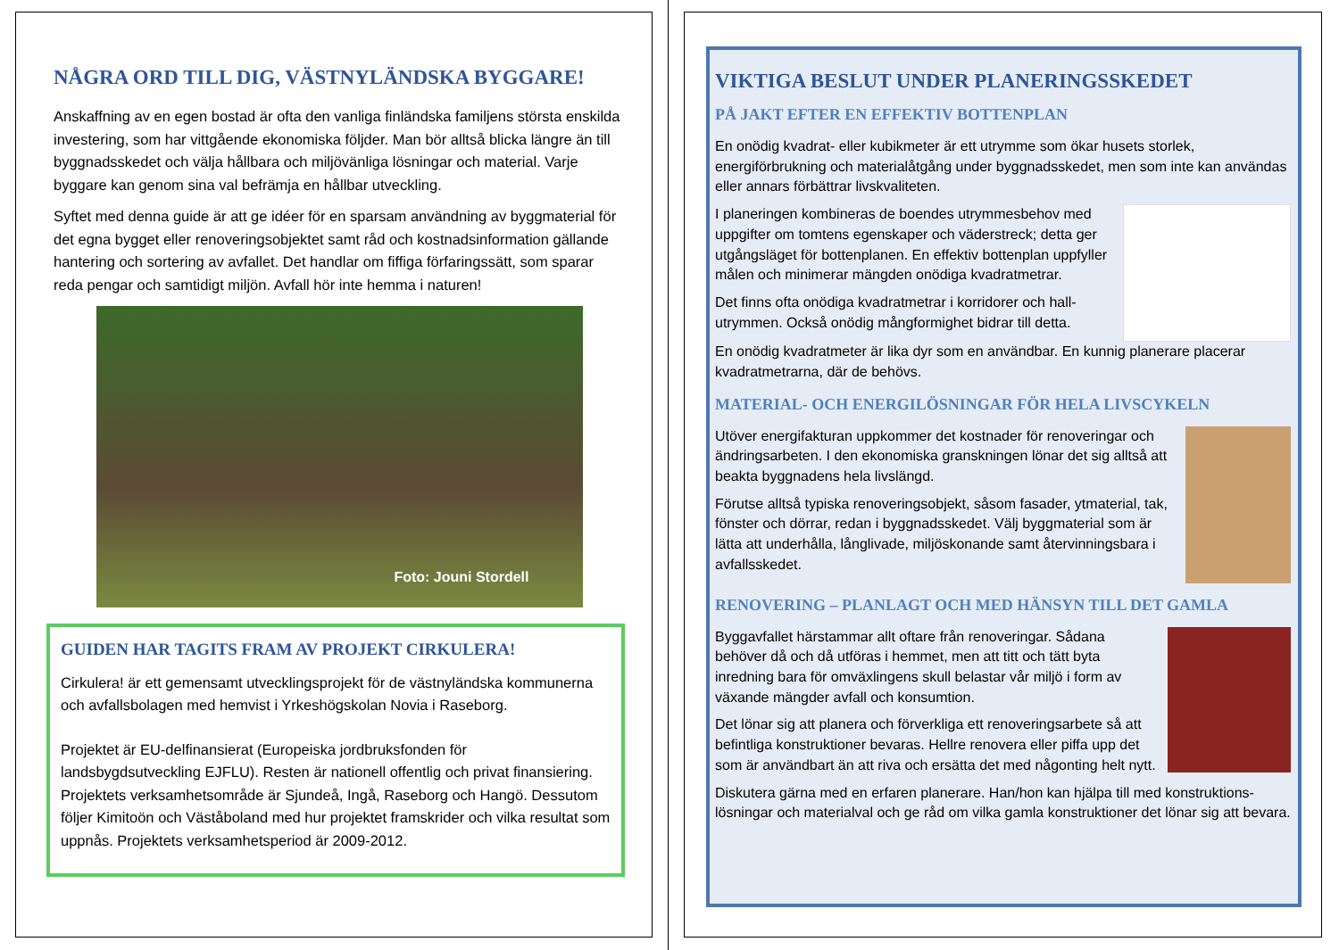NÅGRA ORD TILL DIG, VÄSTNYLÄNDSKA BYGGARE!
Anskaffning av en egen bostad är ofta den vanliga finländska familjens största enskilda investering, som har vittgående ekonomiska följder. Man bör alltså blicka längre än till byggnadsskedet och välja hållbara och miljövänliga lösningar och material. Varje byggare kan genom sina val befrämja en hållbar utveckling.
Syftet med denna guide är att ge idéer för en sparsam användning av byggmaterial för det egna bygget eller renoveringsobjektet samt råd och kostnadsinformation gällande hantering och sortering av avfallet. Det handlar om fiffiga förfaringssätt, som sparar reda pengar och samtidigt miljön. Avfall hör inte hemma i naturen!
Foto: Jouni Stordell
GUIDEN HAR TAGITS FRAM AV PROJEKT CIRKULERA!
Cirkulera! är ett gemensamt utvecklingsprojekt för de västnyländska kommunerna och avfallsbolagen med hemvist i Yrkeshögskolan Novia i Raseborg.
Projektet är EU-delfinansierat (Europeiska jordbruksfonden för landsbygdsutveckling EJFLU). Resten är nationell offentlig och privat finansiering. Projektets verksamhetsområde är Sjundeå, Ingå, Raseborg och Hangö. Dessutom följer Kimitoön och Väståboland med hur projektet framskrider och vilka resultat som uppnås. Projektets verksamhetsperiod är 2009-2012.
VIKTIGA BESLUT UNDER PLANERINGSSKEDET
PÅ JAKT EFTER EN EFFEKTIV BOTTENPLAN
En onödig kvadrat- eller kubikmeter är ett utrymme som ökar husets storlek, energiförbrukning och materialåtgång under byggnadsskedet, men som inte kan användas eller annars förbättrar livskvaliteten.
I planeringen kombineras de boendes utrymmesbehov med uppgifter om tomtens egenskaper och väderstreck; detta ger utgångsläget för bottenplanen. En effektiv bottenplan uppfyller målen och minimerar mängden onödiga kvadratmetrar.
Det finns ofta onödiga kvadratmetrar i korridorer och hall-utrymmen. Också onödig mångformighet bidrar till detta.
En onödig kvadratmeter är lika dyr som en användbar. En kunnig planerare placerar kvadratmetrarna, där de behövs.
MATERIAL- OCH ENERGILÖSNINGAR FÖR HELA LIVSCYKELN
Utöver energifakturan uppkommer det kostnader för renoveringar och ändringsarbeten. I den ekonomiska granskningen lönar det sig alltså att beakta byggnadens hela livslängd.
Förutse alltså typiska renoveringsobjekt, såsom fasader, ytmaterial, tak, fönster och dörrar, redan i byggnadsskedet. Välj byggmaterial som är lätta att underhålla, långlivade, miljöskonande samt återvinningsbara i avfallsskedet.
RENOVERING – PLANLAGT OCH MED HÄNSYN TILL DET GAMLA
Byggavfallet härstammar allt oftare från renoveringar. Sådana behöver då och då utföras i hemmet, men att titt och tätt byta inredning bara för omväxlingens skull belastar vår miljö i form av växande mängder avfall och konsumtion.
Det lönar sig att planera och förverkliga ett renoveringsarbete så att befintliga konstruktioner bevaras. Hellre renovera eller piffa upp det som är användbart än att riva och ersätta det med någonting helt nytt.
Diskutera gärna med en erfaren planerare. Han/hon kan hjälpa till med konstruktions-lösningar och materialval och ge råd om vilka gamla konstruktioner det lönar sig att bevara.